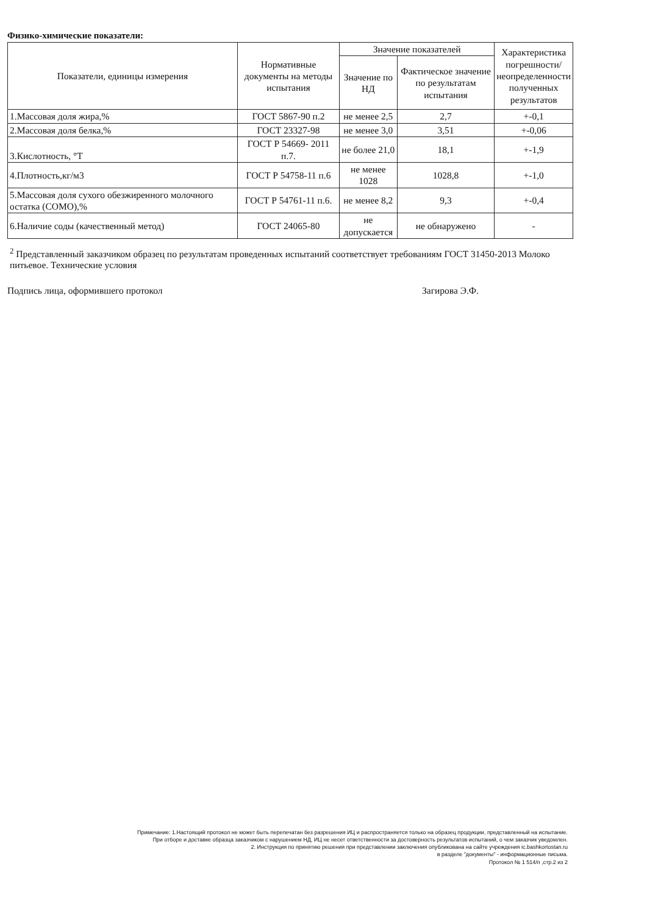Физико-химические показатели:
| Показатели, единицы измерения | Нормативные документы на методы испытания | Значение показателей | | Характеристика погрешности/ неопределенности полученных результатов |
| --- | --- | --- | --- | --- |
| | | Значение по НД | Фактическое значение по результатам испытания | |
| 1.Массовая доля жира,% | ГОСТ 5867-90 п.2 | не менее 2,5 | 2,7 | +-0,1 |
| 2.Массовая доля белка,% | ГОСТ 23327-98 | не менее 3,0 | 3,51 | +-0,06 |
| 3.Кислотность, °Т | ГОСТ Р 54669- 2011 п.7. | не более 21,0 | 18,1 | +-1,9 |
| 4.Плотность,кг/м3 | ГОСТ Р 54758-11 п.6 | не менее 1028 | 1028,8 | +-1,0 |
| 5.Массовая доля сухого обезжиренного молочного остатка (СОМО),% | ГОСТ Р 54761-11 п.6. | не менее 8,2 | 9,3 | +-0,4 |
| 6.Наличие соды (качественный метод) | ГОСТ 24065-80 | не допускается | не обнаружено | - |
<sup>2</sup> Представленный заказчиком образец по результатам проведенных испытаний соответствует требованиям ГОСТ 31450-2013 Молоко питьевое. Технические условия
Подпись лица, оформившего протокол Загирова Э.Ф.
Примечание: 1.Настоящий протокол не может быть перепечатан без разрешения ИЦ и распространяется только на образец продукции, представленный на испытание.
При отборе и доставке образца заказчиком с нарушением НД, ИЦ не несет ответственности за достоверность результатов испытаний, о чем заказчик уведомлен.
2. Инструкция по принятию решения при представлении заключения опубликована на сайте учреждения ic.bashkortostan.ru
в разделе "документы" - информационные письма.
Протокол № 1 514/п ,стр.2 из 2